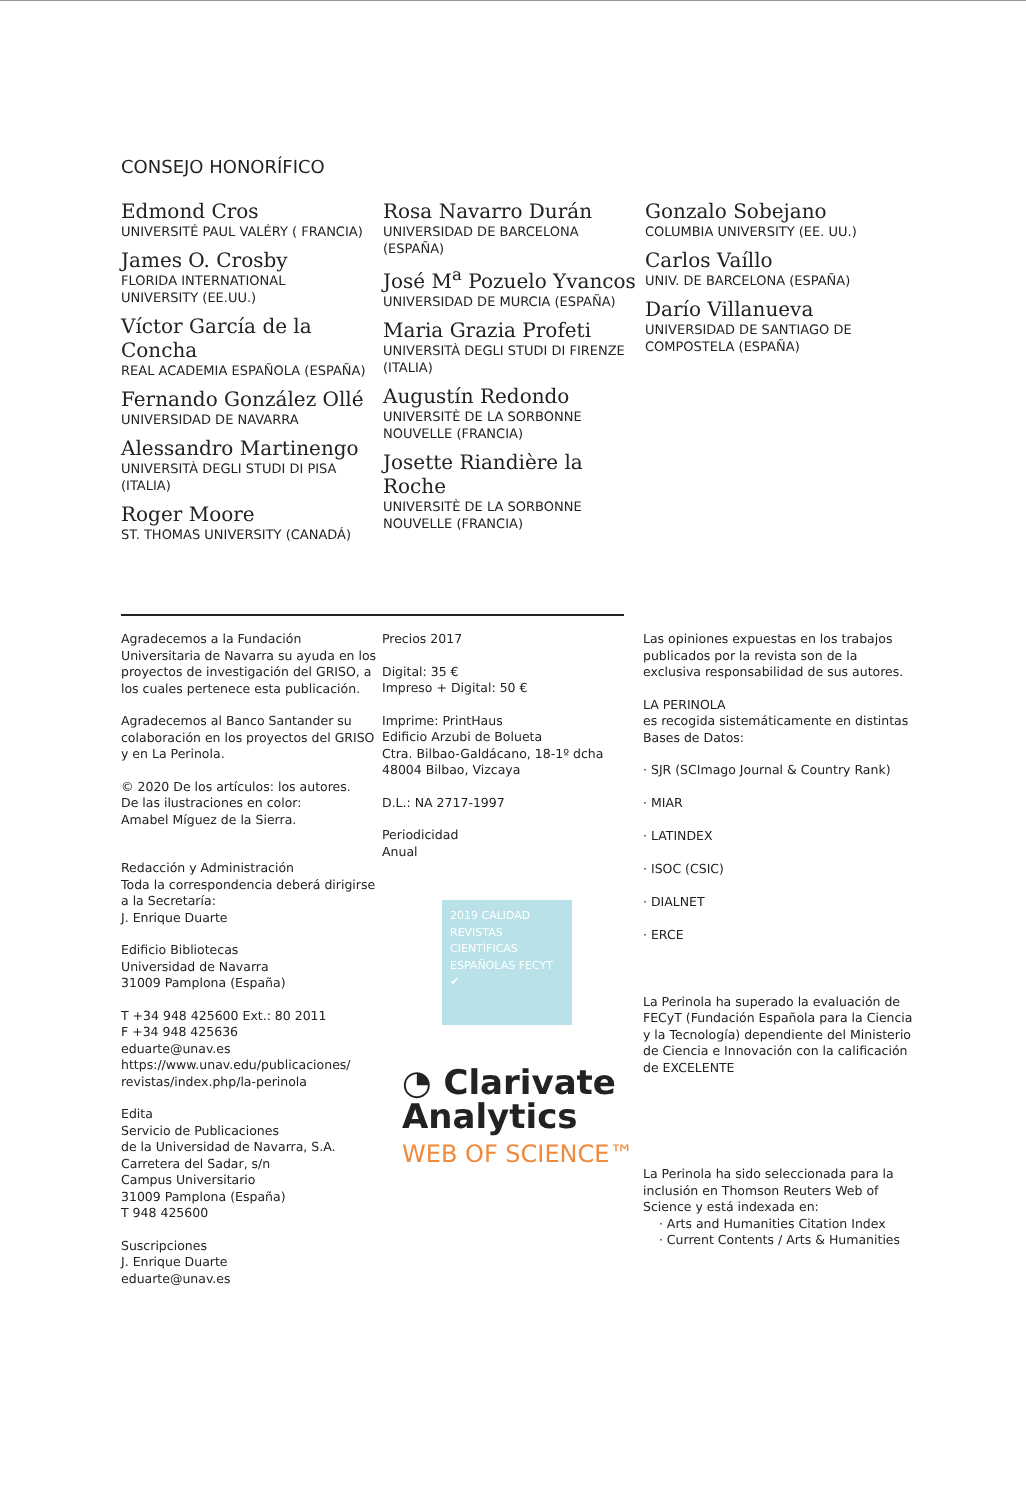CONSEJO HONORÍFICO
Edmond Cros
UNIVERSITÉ PAUL VALÉRY ( FRANCIA)
James O. Crosby
FLORIDA INTERNATIONAL
UNIVERSITY (EE.UU.)
Víctor García de la Concha
REAL ACADEMIA ESPAÑOLA (ESPAÑA)
Fernando González Ollé
UNIVERSIDAD DE NAVARRA
Alessandro Martinengo
UNIVERSITÀ DEGLI STUDI DI PISA
(ITALIA)
Roger Moore
ST. THOMAS UNIVERSITY (CANADÁ)
Rosa Navarro Durán
UNIVERSIDAD DE BARCELONA
(ESPAÑA)
José M<sup>a</sup> Pozuelo Yvancos
UNIVERSIDAD DE MURCIA (ESPAÑA)
Maria Grazia Profeti
UNIVERSITÀ DEGLI STUDI DI FIRENZE
(ITALIA)
Augustín Redondo
UNIVERSITÈ DE LA SORBONNE
NOUVELLE (FRANCIA)
Josette Riandière la Roche
UNIVERSITÈ DE LA SORBONNE
NOUVELLE (FRANCIA)
Gonzalo Sobejano
COLUMBIA UNIVERSITY (EE. UU.)
Carlos Vaíllo
UNIV. DE BARCELONA (ESPAÑA)
Darío Villanueva
UNIVERSIDAD DE SANTIAGO DE
COMPOSTELA (ESPAÑA)
Agradecemos a la Fundación Universitaria de Navarra su ayuda en los proyectos de investigación del GRISO, a los cuales pertenece esta publicación.
Agradecemos al Banco Santander su colaboración en los proyectos del GRISO y en La Perinola.
© 2020 De los artículos: los autores.
De las ilustraciones en color:
Amabel Míguez de la Sierra.
Redacción y Administración
Toda la correspondencia deberá dirigirse a la Secretaría:
J. Enrique Duarte
Edificio Bibliotecas
Universidad de Navarra
31009 Pamplona (España)
T +34 948 425600 Ext.: 80 2011
F +34 948 425636
eduarte@unav.es
https://www.unav.edu/publicaciones/
revistas/index.php/la-perinola
Edita
Servicio de Publicaciones
de la Universidad de Navarra, S.A.
Carretera del Sadar, s/n
Campus Universitario
31009 Pamplona (España)
T 948 425600
Suscripciones
J. Enrique Duarte
eduarte@unav.es
Precios 2017
Digital: 35 €
Impreso + Digital: 50 €
Imprime: PrintHaus
Edificio Arzubi de Bolueta
Ctra. Bilbao-Galdácano, 18-1º dcha
48004 Bilbao, Vizcaya
D.L.: NA 2717-1997
Periodicidad
Anual
2019 CALIDAD REVISTAS CIENTÍFICAS ESPAÑOLAS FECYT ✔
◔ Clarivate
Analytics
WEB OF SCIENCE™
Las opiniones expuestas en los trabajos publicados por la revista son de la exclusiva responsabilidad de sus autores.
LA PERINOLA
es recogida sistemáticamente en distintas Bases de Datos:
· SJR (SCImago Journal & Country Rank)
· MIAR
· LATINDEX
· ISOC (CSIC)
· DIALNET
· ERCE
La Perinola ha superado la evaluación de FECyT (Fundación Española para la Ciencia y la Tecnología) dependiente del Ministerio de Ciencia e Innovación con la calificación de EXCELENTE
La Perinola ha sido seleccionada para la inclusión en Thomson Reuters Web of Science y está indexada en:
· Arts and Humanities Citation Index
· Current Contents / Arts & Humanities